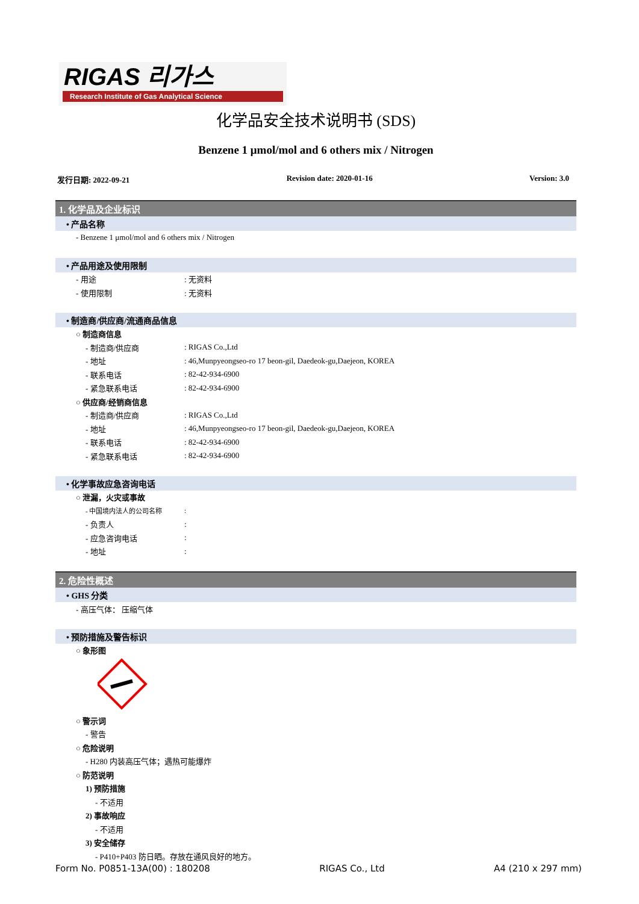RIGAS 리가스
Research Institute of Gas Analytical Science
化学品安全技术说明书 (SDS)
Benzene 1 μmol/mol and 6 others mix / Nitrogen
发行日期: 2022-09-21 Revision date: 2020-01-16 Version: 3.0
1. 化学品及企业标识
• 产品名称
- Benzene 1 μmol/mol and 6 others mix / Nitrogen
• 产品用途及使用限制
- 用途: 无资料
- 使用限制: 无资料
• 制造商/供应商/流通商品信息
○ 制造商信息
- 制造商/供应商: RIGAS Co.,Ltd
- 地址: 46,Munpyeongseo-ro 17 beon-gil, Daedeok-gu,Daejeon, KOREA
- 联系电话: 82-42-934-6900
- 紧急联系电话: 82-42-934-6900
○ 供应商/经销商信息
- 制造商/供应商: RIGAS Co.,Ltd
- 地址: 46,Munpyeongseo-ro 17 beon-gil, Daedeok-gu,Daejeon, KOREA
- 联系电话: 82-42-934-6900
- 紧急联系电话: 82-42-934-6900
• 化学事故应急咨询电话
○ 泄漏，火灾或事故
- 中国境内法人的公司名称:
- 负责人:
- 应急咨询电话:
- 地址:
2. 危险性概述
• GHS 分类
- 高压气体： 压缩气体
• 预防措施及警告标识
○ 象形图
○ 警示词
- 警告
○ 危险说明
- H280 内装高压气体；遇热可能爆炸
○ 防范说明
1) 预防措施
- 不适用
2) 事故响应
- 不适用
3) 安全储存
- P410+P403 防日晒。存放在通风良好的地方。
Form No. P0851-13A(00) : 180208 RIGAS Co., Ltd A4 (210 x 297 mm)